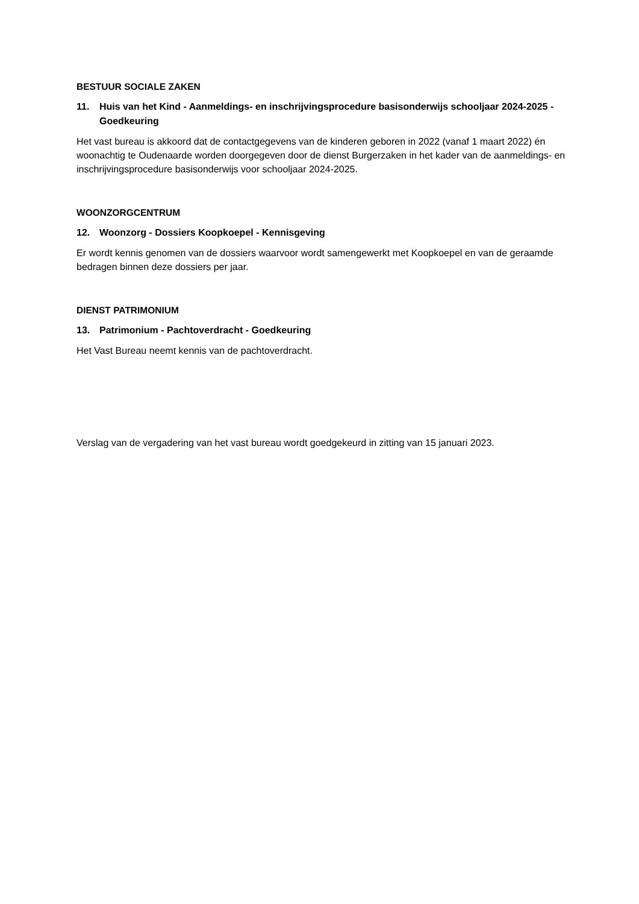BESTUUR SOCIALE ZAKEN
11. Huis van het Kind - Aanmeldings- en inschrijvingsprocedure basisonderwijs schooljaar 2024-2025 - Goedkeuring
Het vast bureau is akkoord dat de contactgegevens van de kinderen geboren in 2022 (vanaf 1 maart 2022) én woonachtig te Oudenaarde worden doorgegeven door de dienst Burgerzaken in het kader van de aanmeldings- en inschrijvingsprocedure basisonderwijs voor schooljaar 2024-2025.
WOONZORGCENTRUM
12. Woonzorg - Dossiers Koopkoepel - Kennisgeving
Er wordt kennis genomen van de dossiers waarvoor wordt samengewerkt met Koopkoepel en van de geraamde bedragen binnen deze dossiers per jaar.
DIENST PATRIMONIUM
13. Patrimonium - Pachtoverdracht - Goedkeuring
Het Vast Bureau neemt kennis van de pachtoverdracht.
Verslag van de vergadering van het vast bureau wordt goedgekeurd in zitting van 15 januari 2023.